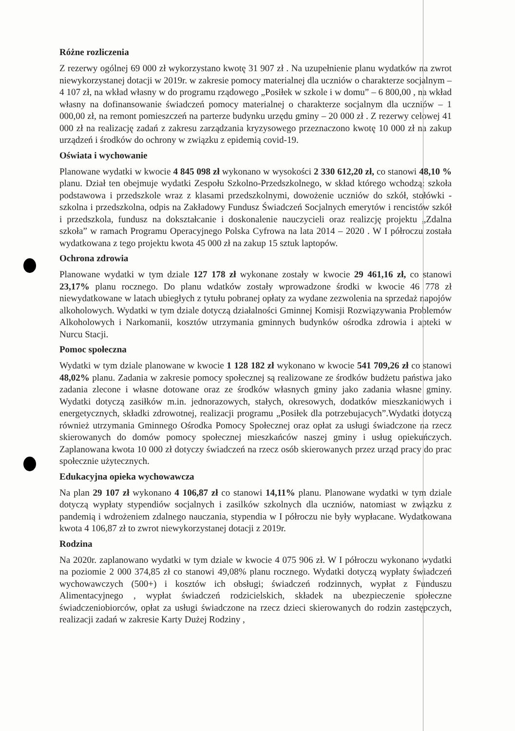Różne rozliczenia
Z rezerwy ogólnej 69 000 zł wykorzystano kwotę 31 907 zł . Na uzupełnienie planu wydatków na zwrot niewykorzystanej dotacji w 2019r. w zakresie pomocy materialnej dla uczniów o charakterze socjalnym – 4 107 zł, na wkład własny w do programu rządowego „Posiłek w szkole i w domu” – 6 800,00 , na wkład własny na dofinansowanie świadczeń pomocy materialnej o charakterze socjalnym dla uczniów – 1 000,00 zł, na remont pomieszczeń na parterze budynku urzędu gminy – 20 000 zł . Z rezerwy celowej 41 000 zł na realizację zadań z zakresu zarządzania kryzysowego przeznaczono kwotę 10 000 zł na zakup urządzeń i środków do ochrony w związku z epidemią covid-19.
Oświata i wychowanie
Planowane wydatki w kwocie 4 845 098 zł wykonano w wysokości 2 330 612,20 zł, co stanowi 48,10 % planu. Dział ten obejmuje wydatki Zespołu Szkolno-Przedszkolnego, w skład którego wchodzą: szkoła podstawowa i przedszkole wraz z klasami przedszkolnymi, dowożenie uczniów do szkół, stołówki - szkolna i przedszkolna, odpis na Zakładowy Fundusz Świadczeń Socjalnych emerytów i rencistów szkół i przedszkola, fundusz na dokształcanie i doskonalenie nauczycieli oraz realizcję projektu „Zdalna szkoła” w ramach Programu Operacyjnego Polska Cyfrowa na lata 2014 – 2020 . W I półroczu została wydatkowana z tego projektu kwota 45 000 zł na zakup 15 sztuk laptopów.
Ochrona zdrowia
Planowane wydatki w tym dziale 127 178 zł wykonane zostały w kwocie 29 461,16 zł, co stanowi 23,17% planu rocznego. Do planu wdatków zostały wprowadzone środki w kwocie 46 778 zł niewydatkowane w latach ubiegłych z tytułu pobranej opłaty za wydane zezwolenia na sprzedaż napojów alkoholowych. Wydatki w tym dziale dotyczą działalności Gminnej Komisji Rozwiązywania Problemów Alkoholowych i Narkomanii, kosztów utrzymania gminnych budynków ośrodka zdrowia i apteki w Nurcu Stacji.
Pomoc społeczna
Wydatki w tym dziale planowane w kwocie 1 128 182 zł wykonano w kwocie 541 709,26 zł co stanowi 48,02% planu. Zadania w zakresie pomocy społecznej są realizowane ze środków budżetu państwa jako zadania zlecone i własne dotowane oraz ze środków własnych gminy jako zadania własne gminy. Wydatki dotyczą zasiłków m.in. jednorazowych, stałych, okresowych, dodatków mieszkaniowych i energetycznych, składki zdrowotnej, realizacji programu „Posiłek dla potrzebujacych”.Wydatki dotyczą również utrzymania Gminnego Ośrodka Pomocy Społecznej oraz opłat za usługi świadczone na rzecz skierowanych do domów pomocy społecznej mieszkańców naszej gminy i usług opiekuńczych. Zaplanowana kwota 10 000 zł dotyczy świadczeń na rzecz osób skierowanych przez urząd pracy do prac społecznie użytecznych.
Edukacyjna opieka wychowawcza
Na plan 29 107 zł wykonano 4 106,87 zł co stanowi 14,11% planu. Planowane wydatki w tym dziale dotyczą wypłaty stypendiów socjalnych i zasilków szkolnych dla uczniów, natomiast w związku z pandemią i wdrożeniem zdalnego nauczania, stypendia w I półroczu nie były wypłacane. Wydatkowana kwota 4 106,87 zł to zwrot niewykorzystanej dotacji z 2019r.
Rodzina
Na 2020r. zaplanowano wydatki w tym dziale w kwocie 4 075 906 zł. W I półroczu wykonano wydatki na poziomie 2 000 374,85 zł co stanowi 49,08% planu rocznego. Wydatki dotyczą wypłaty świadczeń wychowawczych (500+) i kosztów ich obsługi; świadczeń rodzinnych, wypłat z Funduszu Alimentacyjnego , wypłat świadczeń rodzicielskich, składek na ubezpieczenie społeczne świadczeniobiorców, opłat za usługi świadczone na rzecz dzieci skierowanych do rodzin zastępczych, realizacji zadań w zakresie Karty Dużej Rodziny ,